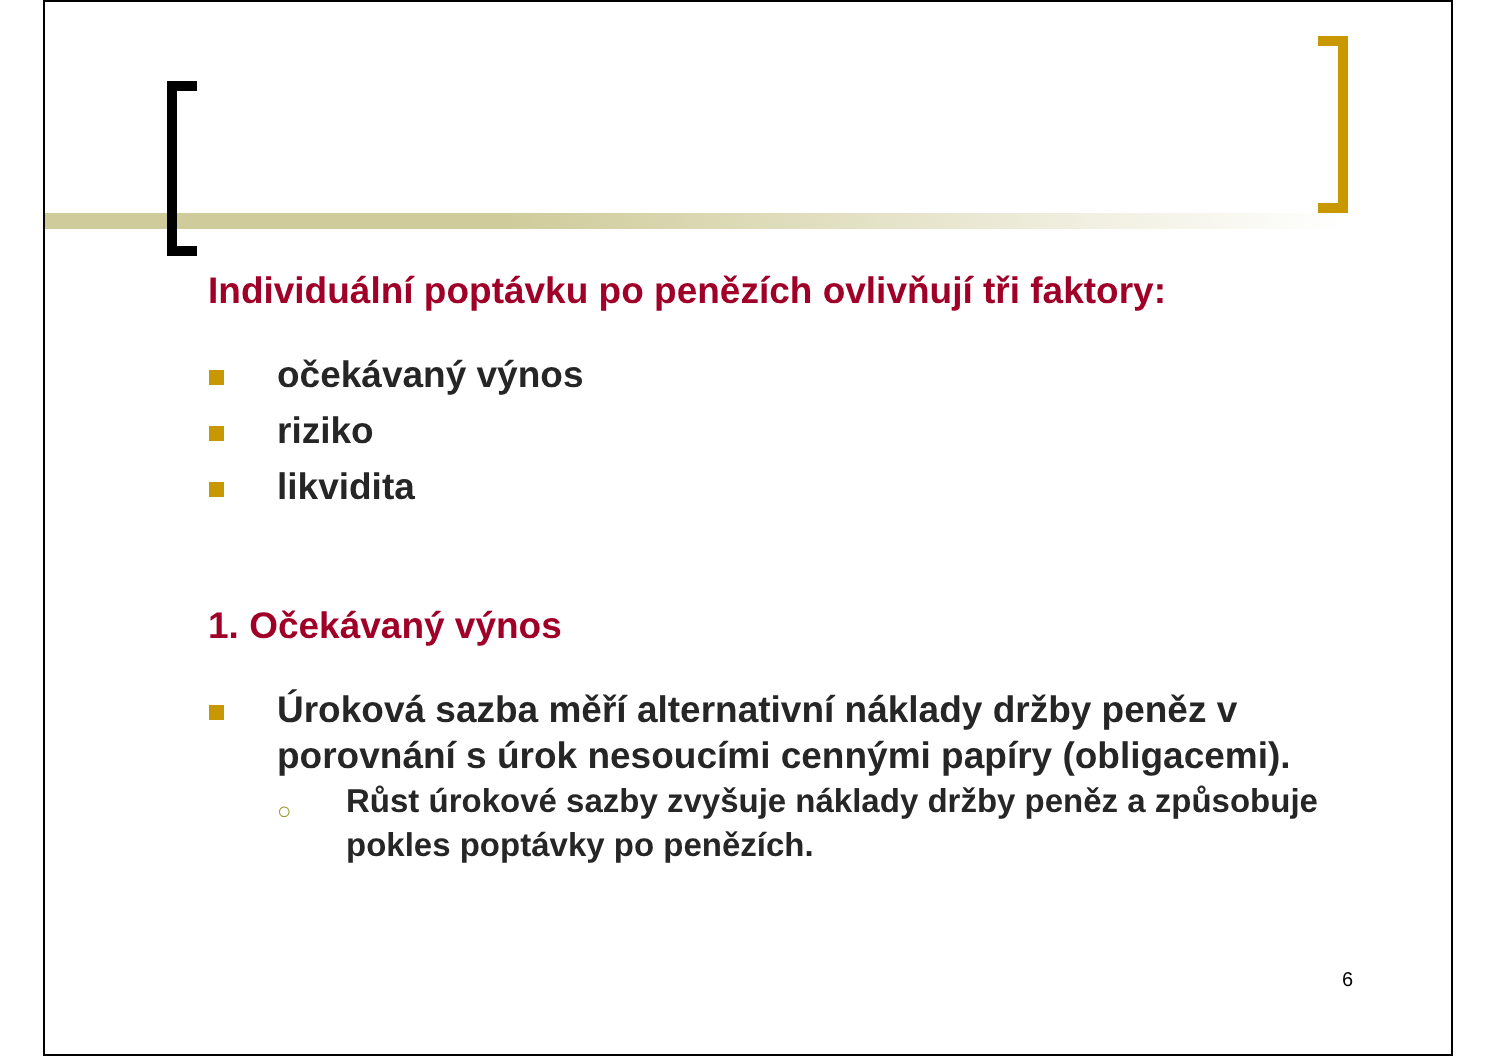Individuální poptávku po penězích ovlivňují tři faktory:
očekávaný výnos
riziko
likvidita
1. Očekávaný výnos
Úroková sazba měří alternativní náklady držby peněz v porovnání s úrok nesoucími cennými papíry (obligacemi).
○ Růst úrokové sazby zvyšuje náklady držby peněz a způsobuje pokles poptávky po penězích.
6